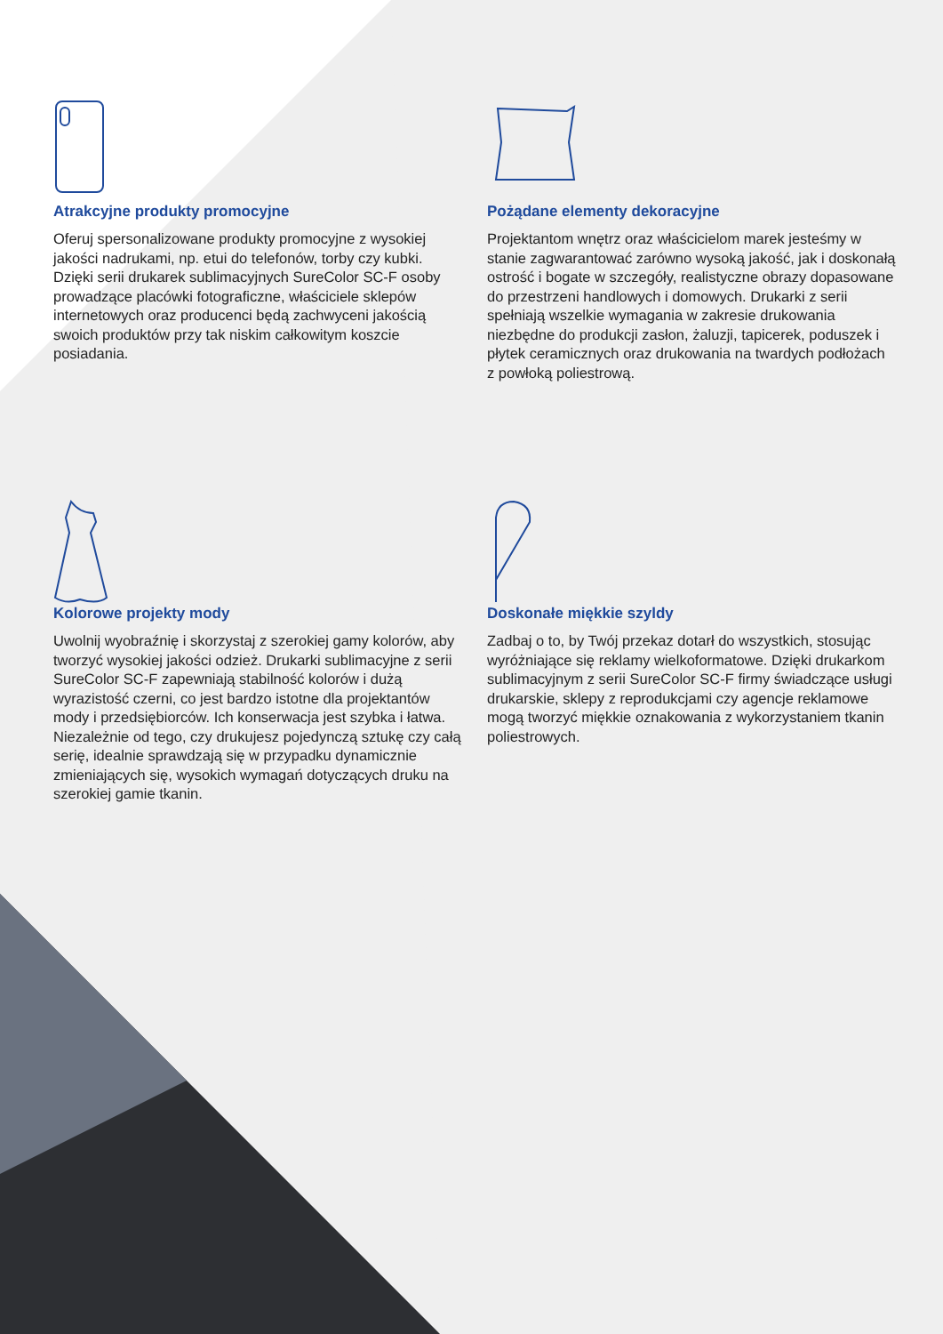Atrakcyjne produkty promocyjne
Oferuj spersonalizowane produkty promocyjne z wysokiej jakości nadrukami, np. etui do telefonów, torby czy kubki. Dzięki serii drukarek sublimacyjnych SureColor SC-F osoby prowadzące placówki fotograficzne, właściciele sklepów internetowych oraz producenci będą zachwyceni jakością swoich produktów przy tak niskim całkowitym koszcie posiadania.
Pożądane elementy dekoracyjne
Projektantom wnętrz oraz właścicielom marek jesteśmy w stanie zagwarantować zarówno wysoką jakość, jak i doskonałą ostrość i bogate w szczegóły, realistyczne obrazy dopasowane do przestrzeni handlowych i domowych. Drukarki z serii spełniają wszelkie wymagania w zakresie drukowania niezbędne do produkcji zasłon, żaluzji, tapicerek, poduszek i płytek ceramicznych oraz drukowania na twardych podłożach z powłoką poliestrową.
Kolorowe projekty mody
Uwolnij wyobraźnię i skorzystaj z szerokiej gamy kolorów, aby tworzyć wysokiej jakości odzież. Drukarki sublimacyjne z serii SureColor SC-F zapewniają stabilność kolorów i dużą wyrazistość czerni, co jest bardzo istotne dla projektantów mody i przedsiębiorców. Ich konserwacja jest szybka i łatwa. Niezależnie od tego, czy drukujesz pojedynczą sztukę czy całą serię, idealnie sprawdzają się w przypadku dynamicznie zmieniających się, wysokich wymagań dotyczących druku na szerokiej gamie tkanin.
Doskonałe miękkie szyldy
Zadbaj o to, by Twój przekaz dotarł do wszystkich, stosując wyróżniające się reklamy wielkoformatowe. Dzięki drukarkom sublimacyjnym z serii SureColor SC-F firmy świadczące usługi drukarskie, sklepy z reprodukcjami czy agencje reklamowe mogą tworzyć miękkie oznakowania z wykorzystaniem tkanin poliestrowych.